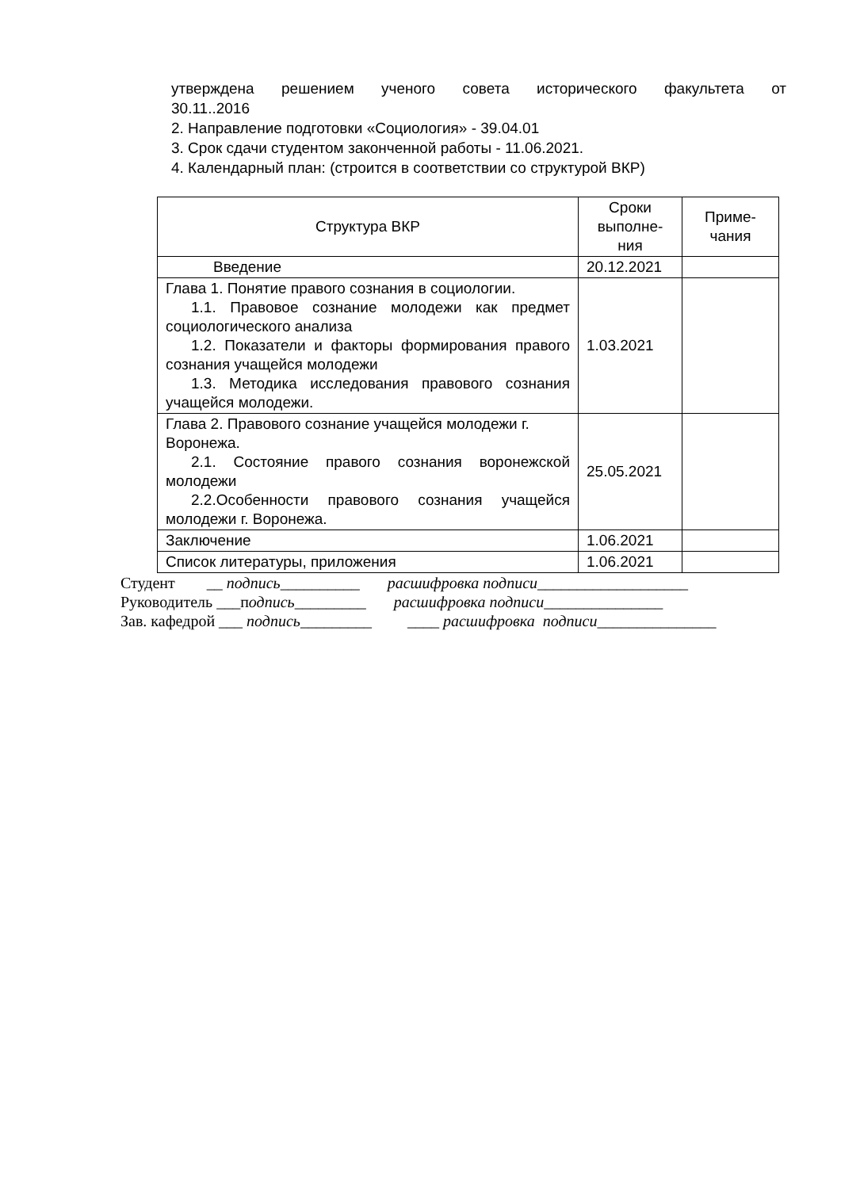утверждена решением ученого совета исторического факультета от
30.11..2016
2. Направление подготовки «Социология» - 39.04.01
3. Срок сдачи студентом законченной работы - 11.06.2021.
4. Календарный план: (строится в соответствии со структурой ВКР)
| Структура ВКР | Сроки выполне- ния | Приме- чания |
| Введение | 20.12.2021 | |
| Глава 1. Понятие правого сознания в социологии. 1.1. Правовое сознание молодежи как предмет социологического анализа 1.2. Показатели и факторы формирования правого сознания учащейся молодежи 1.3. Методика исследования правового сознания учащейся молодежи. | 1.03.2021 | |
| Глава 2. Правового сознание учащейся молодежи г. Воронежа. 2.1. Состояние правого сознания воронежской молодежи 2.2.Особенности правового сознания учащейся молодежи г. Воронежа. | 25.05.2021 | |
| Заключение | 1.06.2021 | |
| Список литературы, приложения | 1.06.2021 | |
Студент __ подпись__________ расшифровка подписи___________________
Руководитель ___подпись_________ расшифровка подписи_______________
Зав. кафедрой ___ подпись_________ ____ расшифровка подписи_______________